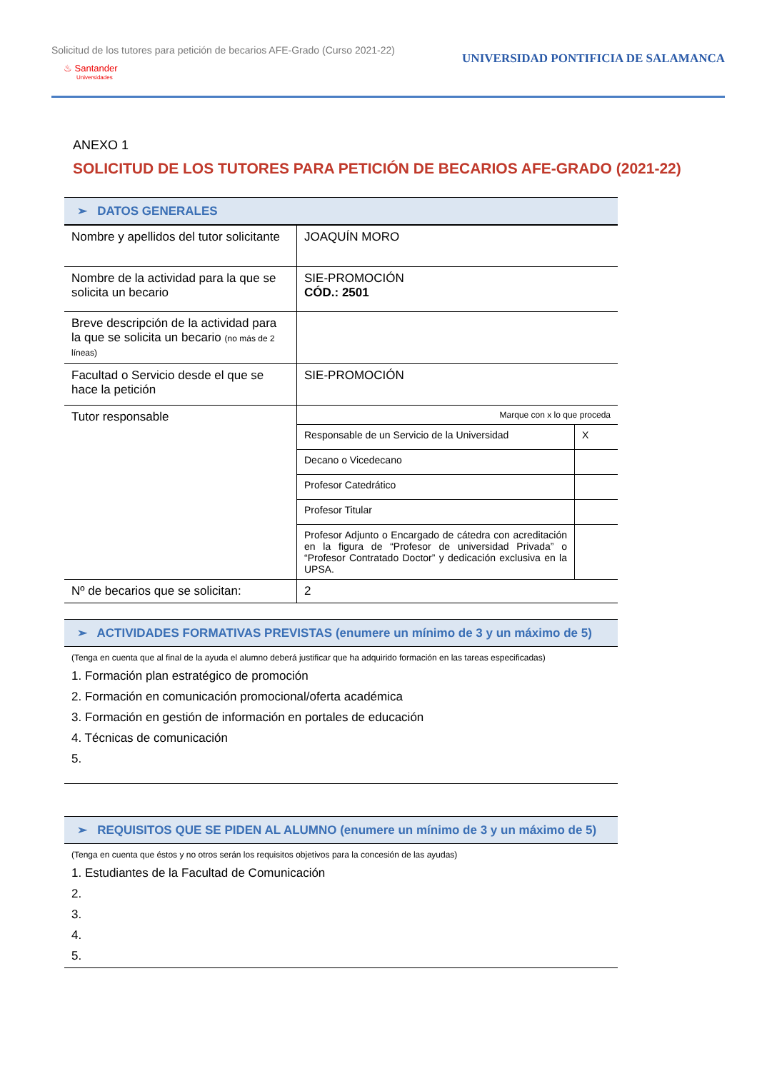Solicitud de los tutores para petición de becarios AFE-Grado (Curso 2021-22)
♨ Santander
Universidades
UNIVERSIDAD PONTIFICIA DE SALAMANCA
ANEXO 1
SOLICITUD DE LOS TUTORES PARA PETICIÓN DE BECARIOS AFE-GRADO (2021-22)
➢ DATOS GENERALES
| Nombre y apellidos del tutor solicitante | JOAQUÍN MORO |
| Nombre de la actividad para la que se solicita un becario | SIE-PROMOCIÓN CÓD.: 2501 |
| Breve descripción de la actividad para la que se solicita un becario (no más de 2 líneas) | |
| Facultad o Servicio desde el que se hace la petición | SIE-PROMOCIÓN |
| Tutor responsable | / Marque con x lo que proceda / / / Responsable de un Servicio de la Universidad / X / / Decano o Vicedecano / / / Profesor Catedrático / / / Profesor Titular / / / Profesor Adjunto o Encargado de cátedra con acreditación en la figura de “Profesor de universidad Privada” o “Profesor Contratado Doctor” y dedicación exclusiva en la UPSA. / / |
| Nº de becarios que se solicitan: | 2 |
➢ ACTIVIDADES FORMATIVAS PREVISTAS (enumere un mínimo de 3 y un máximo de 5)
(Tenga en cuenta que al final de la ayuda el alumno deberá justificar que ha adquirido formación en las tareas especificadas)
1. Formación plan estratégico de promoción
2. Formación en comunicación promocional/oferta académica
3. Formación en gestión de información en portales de educación
4. Técnicas de comunicación
5.
➢ REQUISITOS QUE SE PIDEN AL ALUMNO (enumere un mínimo de 3 y un máximo de 5)
(Tenga en cuenta que éstos y no otros serán los requisitos objetivos para la concesión de las ayudas)
1. Estudiantes de la Facultad de Comunicación
2.
3.
4.
5.